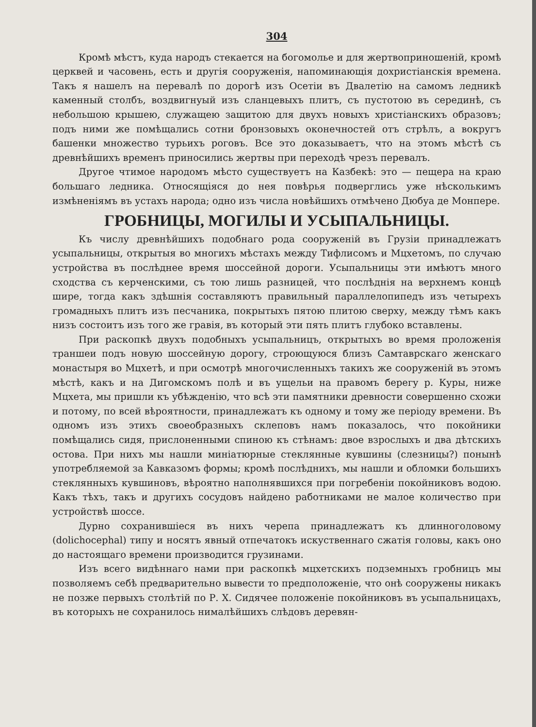304
Кромѣ мѣстъ, куда народъ стекается на богомолье и для жертвоприношеній, кромѣ церквей и часовень, есть и другія сооруженія, напоминающія дохристіанскія времена. Такъ я нашелъ на перевалѣ по дорогѣ изъ Осетіи въ Двалетію на самомъ ледникѣ каменный столбъ, воздвигнуый изъ сланцевыхъ плитъ, съ пустотою въ серединѣ, съ небольшою крышею, служащею защитою для двухъ новыхъ христіанскихъ образовъ; подъ ними же помѣщались сотни бронзовыхъ оконечностей отъ стрѣлъ, а вокругъ башенки множество турьихъ роговъ. Все это доказываетъ, что на этомъ мѣстѣ съ древнѣйшихъ временъ приносились жертвы при переходѣ чрезъ перевалъ.
Другое чтимое народомъ мѣсто существуетъ на Казбекѣ: это — пещера на краю большаго ледника. Относящіяся до нея повѣрья подверглись уже нѣсколькимъ измѣненіямъ въ устахъ народа; одно изъ числа новѣйшихъ отмѣчено Дюбуа де Монпере.
ГРОБНИЦЫ, МОГИЛЫ И УСЫПАЛЬНИЦЫ.
Къ числу древнѣйшихъ подобнаго рода сооруженій въ Грузіи принадлежатъ усыпальницы, открытыя во многихъ мѣстахъ между Тифлисомъ и Мцхетомъ, по случаю устройства въ послѣднее время шоссейной дороги. Усыпальницы эти имѣютъ много сходства съ керченскими, съ тою лишь разницей, что послѣднія на верхнемъ концѣ шире, тогда какъ здѣшнія составляютъ правильный параллелопипедъ изъ четырехъ громадныхъ плитъ изъ песчаника, покрытыхъ пятою плитою сверху, между тѣмъ какъ низъ состоитъ изъ того же гравія, въ который эти пять плитъ глубоко вставлены.
При раскопкѣ двухъ подобныхъ усыпальницъ, открытыхъ во время проложенія траншеи подъ новую шоссейную дорогу, строющуюся близъ Самтаврскаго женскаго монастыря во Мцхетѣ, и при осмотрѣ многочисленныхъ такихъ же сооруженій въ этомъ мѣстѣ, какъ и на Дигомскомъ полѣ и въ ущельи на правомъ берегу р. Куры, ниже Мцхета, мы пришли къ убѣжденію, что всѣ эти памятники древности совершенно схожи и потому, по всей вѣроятности, принадлежатъ къ одному и тому же періоду времени. Въ одномъ изъ этихъ своеобразныхъ склеповъ намъ показалось, что покойники помѣщались сидя, прислоненными спиною къ стѣнамъ: двое взрослыхъ и два дѣтскихъ остова. При нихъ мы нашли миніатюрные стеклянные кувшины (слезницы?) понынѣ употребляемой за Кавказомъ формы; кромѣ послѣднихъ, мы нашли и обломки большихъ стеклянныхъ кувшиновъ, вѣроятно наполнявшихся при погребеніи покойниковъ водою. Какъ тѣхъ, такъ и другихъ сосудовъ найдено работниками не малое количество при устройствѣ шоссе.
Дурно сохранившіеся въ нихъ черепа принадлежатъ къ длинноголовому (dolichocephal) типу и носятъ явный отпечатокъ искуственнаго сжатія головы, какъ оно до настоящаго времени производится грузинами.
Изъ всего видѣннаго нами при раскопкѣ мцхетскихъ подземныхъ гробницъ мы позволяемъ себѣ предварительно вывести то предположеніе, что онѣ сооружены никакъ не позже первыхъ столѣтій по Р. Х. Сидячее положеніе покойниковъ въ усыпальницахъ, въ которыхъ не сохранилось нималѣйшихъ слѣдовъ деревян-